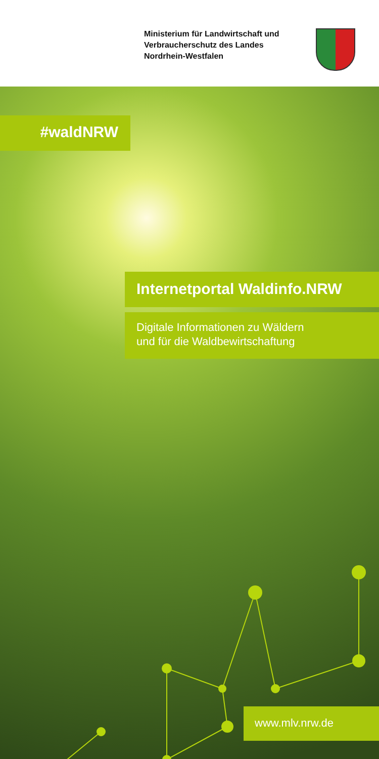Ministerium für Landwirtschaft und Verbraucherschutz des Landes Nordrhein-Westfalen
#waldNRW
Internetportal Waldinfo.NRW
Digitale Informationen zu Wäldern
und für die Waldbewirtschaftung
www.mlv.nrw.de